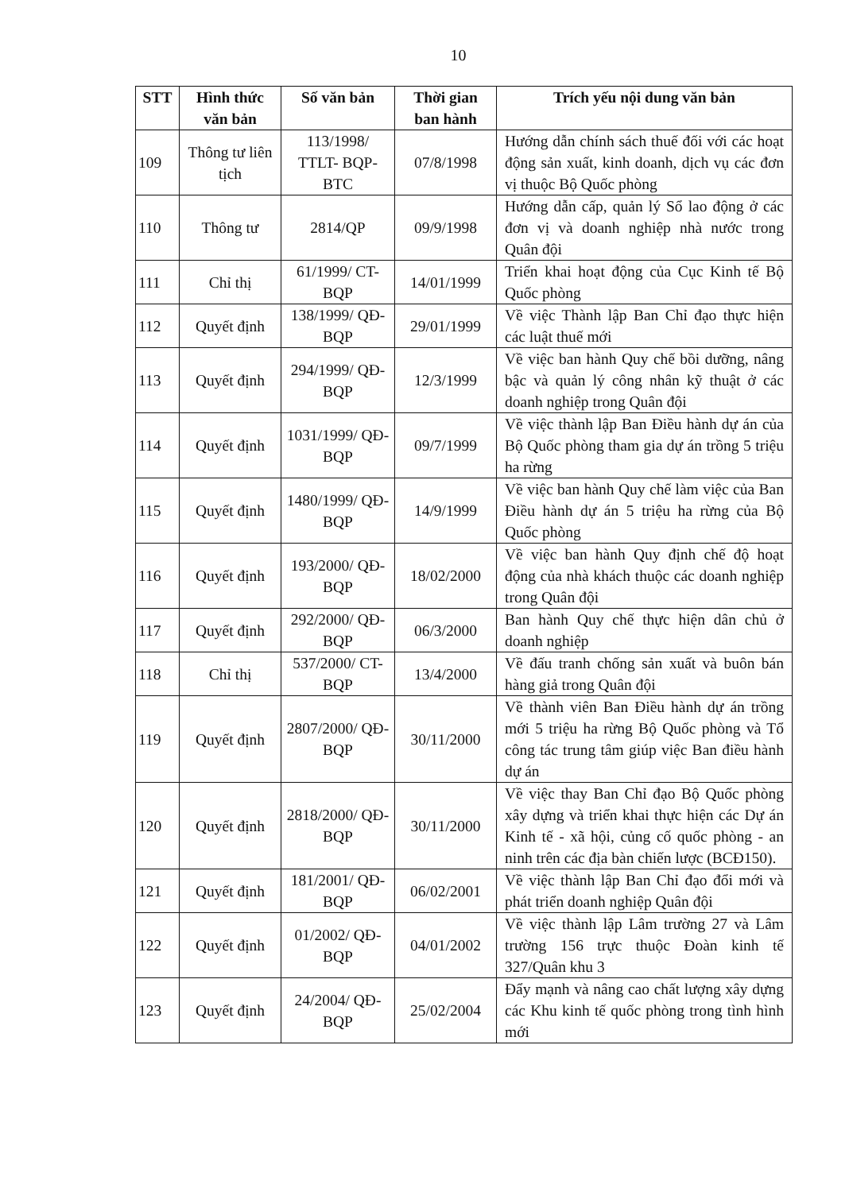10
| STT | Hình thức văn bản | Số văn bản | Thời gian ban hành | Trích yếu nội dung văn bản |
| --- | --- | --- | --- | --- |
| 109 | Thông tư liên tịch | 113/1998/ TTLT- BQP-BTC | 07/8/1998 | Hướng dẫn chính sách thuế đối với các hoạt động sản xuất, kinh doanh, dịch vụ các đơn vị thuộc Bộ Quốc phòng |
| 110 | Thông tư | 2814/QP | 09/9/1998 | Hướng dẫn cấp, quản lý Sổ lao động ở các đơn vị và doanh nghiệp nhà nước trong Quân đội |
| 111 | Chỉ thị | 61/1999/ CT-BQP | 14/01/1999 | Triển khai hoạt động của Cục Kinh tế Bộ Quốc phòng |
| 112 | Quyết định | 138/1999/ QĐ-BQP | 29/01/1999 | Về việc Thành lập Ban Chỉ đạo thực hiện các luật thuế mới |
| 113 | Quyết định | 294/1999/ QĐ-BQP | 12/3/1999 | Về việc ban hành Quy chế bồi dưỡng, nâng bậc và quản lý công nhân kỹ thuật ở các doanh nghiệp trong Quân đội |
| 114 | Quyết định | 1031/1999/ QĐ-BQP | 09/7/1999 | Về việc thành lập Ban Điều hành dự án của Bộ Quốc phòng tham gia dự án trồng 5 triệu ha rừng |
| 115 | Quyết định | 1480/1999/ QĐ-BQP | 14/9/1999 | Về việc ban hành Quy chế làm việc của Ban Điều hành dự án 5 triệu ha rừng của Bộ Quốc phòng |
| 116 | Quyết định | 193/2000/ QĐ-BQP | 18/02/2000 | Về việc ban hành Quy định chế độ hoạt động của nhà khách thuộc các doanh nghiệp trong Quân đội |
| 117 | Quyết định | 292/2000/ QĐ-BQP | 06/3/2000 | Ban hành Quy chế thực hiện dân chủ ở doanh nghiệp |
| 118 | Chỉ thị | 537/2000/ CT-BQP | 13/4/2000 | Về đấu tranh chống sản xuất và buôn bán hàng giả trong Quân đội |
| 119 | Quyết định | 2807/2000/ QĐ-BQP | 30/11/2000 | Về thành viên Ban Điều hành dự án trồng mới 5 triệu ha rừng Bộ Quốc phòng và Tổ công tác trung tâm giúp việc Ban điều hành dự án |
| 120 | Quyết định | 2818/2000/ QĐ-BQP | 30/11/2000 | Về việc thay Ban Chỉ đạo Bộ Quốc phòng xây dựng và triển khai thực hiện các Dự án Kinh tế - xã hội, củng cố quốc phòng - an ninh trên các địa bàn chiến lược (BCĐ150). |
| 121 | Quyết định | 181/2001/ QĐ-BQP | 06/02/2001 | Về việc thành lập Ban Chỉ đạo đổi mới và phát triển doanh nghiệp Quân đội |
| 122 | Quyết định | 01/2002/ QĐ-BQP | 04/01/2002 | Về việc thành lập Lâm trường 27 và Lâm trường 156 trực thuộc Đoàn kinh tế 327/Quân khu 3 |
| 123 | Quyết định | 24/2004/ QĐ-BQP | 25/02/2004 | Đẩy mạnh và nâng cao chất lượng xây dựng các Khu kinh tế quốc phòng trong tình hình mới |